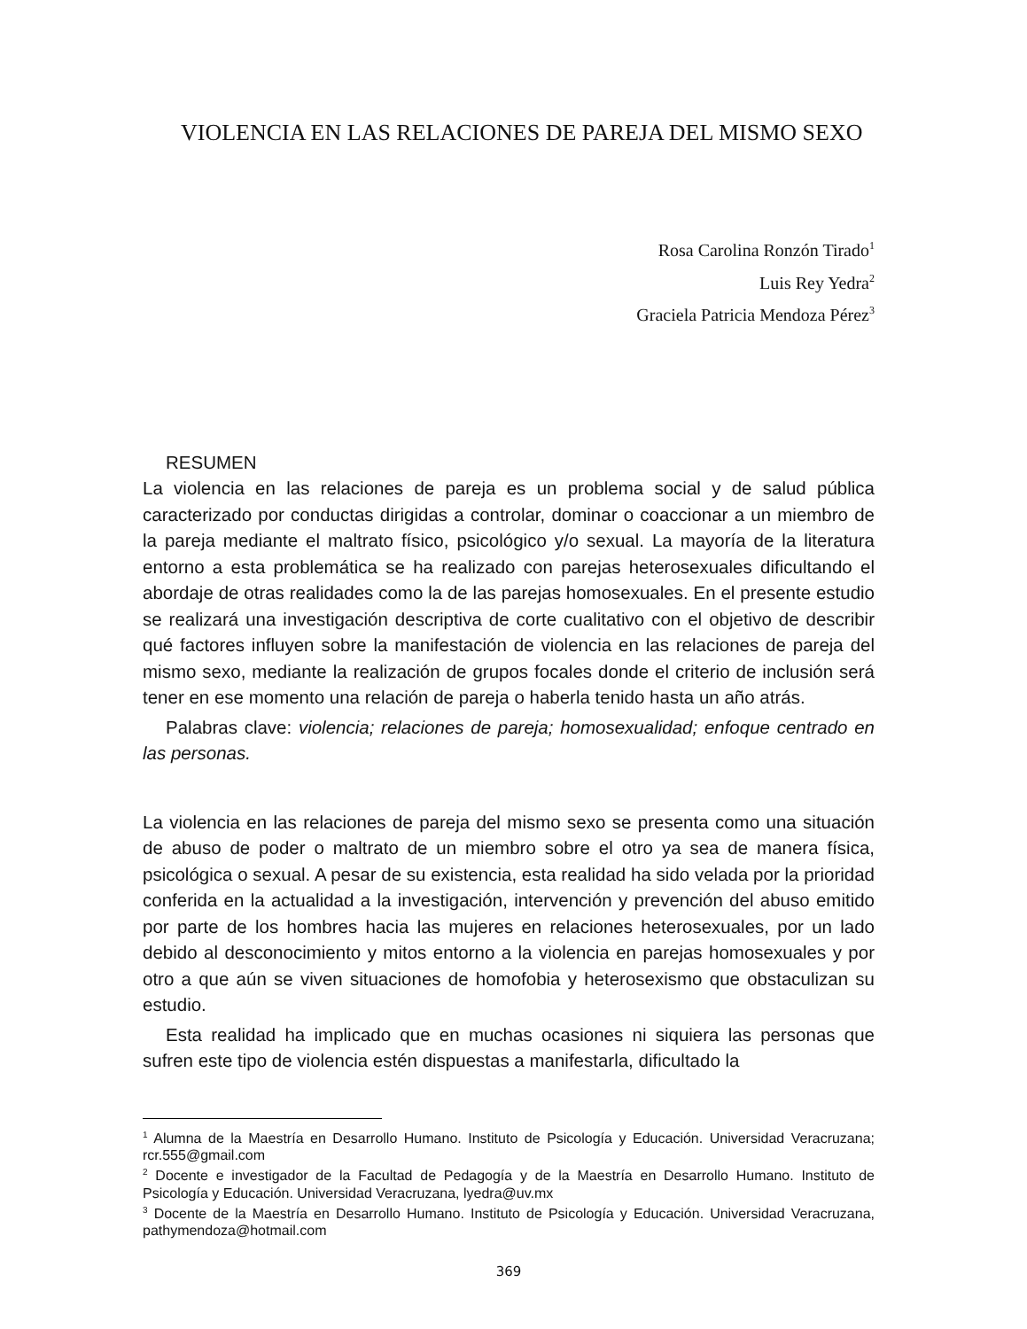VIOLENCIA EN LAS RELACIONES DE PAREJA DEL MISMO SEXO
Rosa Carolina Ronzón Tirado<sup>1</sup>
Luis Rey Yedra<sup>2</sup>
Graciela Patricia Mendoza Pérez<sup>3</sup>
RESUMEN
La violencia en las relaciones de pareja es un problema social y de salud pública caracterizado por conductas dirigidas a controlar, dominar o coaccionar a un miembro de la pareja mediante el maltrato físico, psicológico y/o sexual. La mayoría de la literatura entorno a esta problemática se ha realizado con parejas heterosexuales dificultando el abordaje de otras realidades como la de las parejas homosexuales. En el presente estudio se realizará una investigación descriptiva de corte cualitativo con el objetivo de describir qué factores influyen sobre la manifestación de violencia en las relaciones de pareja del mismo sexo, mediante la realización de grupos focales donde el criterio de inclusión será tener en ese momento una relación de pareja o haberla tenido hasta un año atrás.
Palabras clave: violencia; relaciones de pareja; homosexualidad; enfoque centrado en las personas.
La violencia en las relaciones de pareja del mismo sexo se presenta como una situación de abuso de poder o maltrato de un miembro sobre el otro ya sea de manera física, psicológica o sexual. A pesar de su existencia, esta realidad ha sido velada por la prioridad conferida en la actualidad a la investigación, intervención y prevención del abuso emitido por parte de los hombres hacia las mujeres en relaciones heterosexuales, por un lado debido al desconocimiento y mitos entorno a la violencia en parejas homosexuales y por otro a que aún se viven situaciones de homofobia y heterosexismo que obstaculizan su estudio.
Esta realidad ha implicado que en muchas ocasiones ni siquiera las personas que sufren este tipo de violencia estén dispuestas a manifestarla, dificultado la
<sup>1</sup> Alumna de la Maestría en Desarrollo Humano. Instituto de Psicología y Educación. Universidad Veracruzana; rcr.555@gmail.com
<sup>2</sup> Docente e investigador de la Facultad de Pedagogía y de la Maestría en Desarrollo Humano. Instituto de Psicología y Educación. Universidad Veracruzana, lyedra@uv.mx
<sup>3</sup> Docente de la Maestría en Desarrollo Humano. Instituto de Psicología y Educación. Universidad Veracruzana, pathymendoza@hotmail.com
369